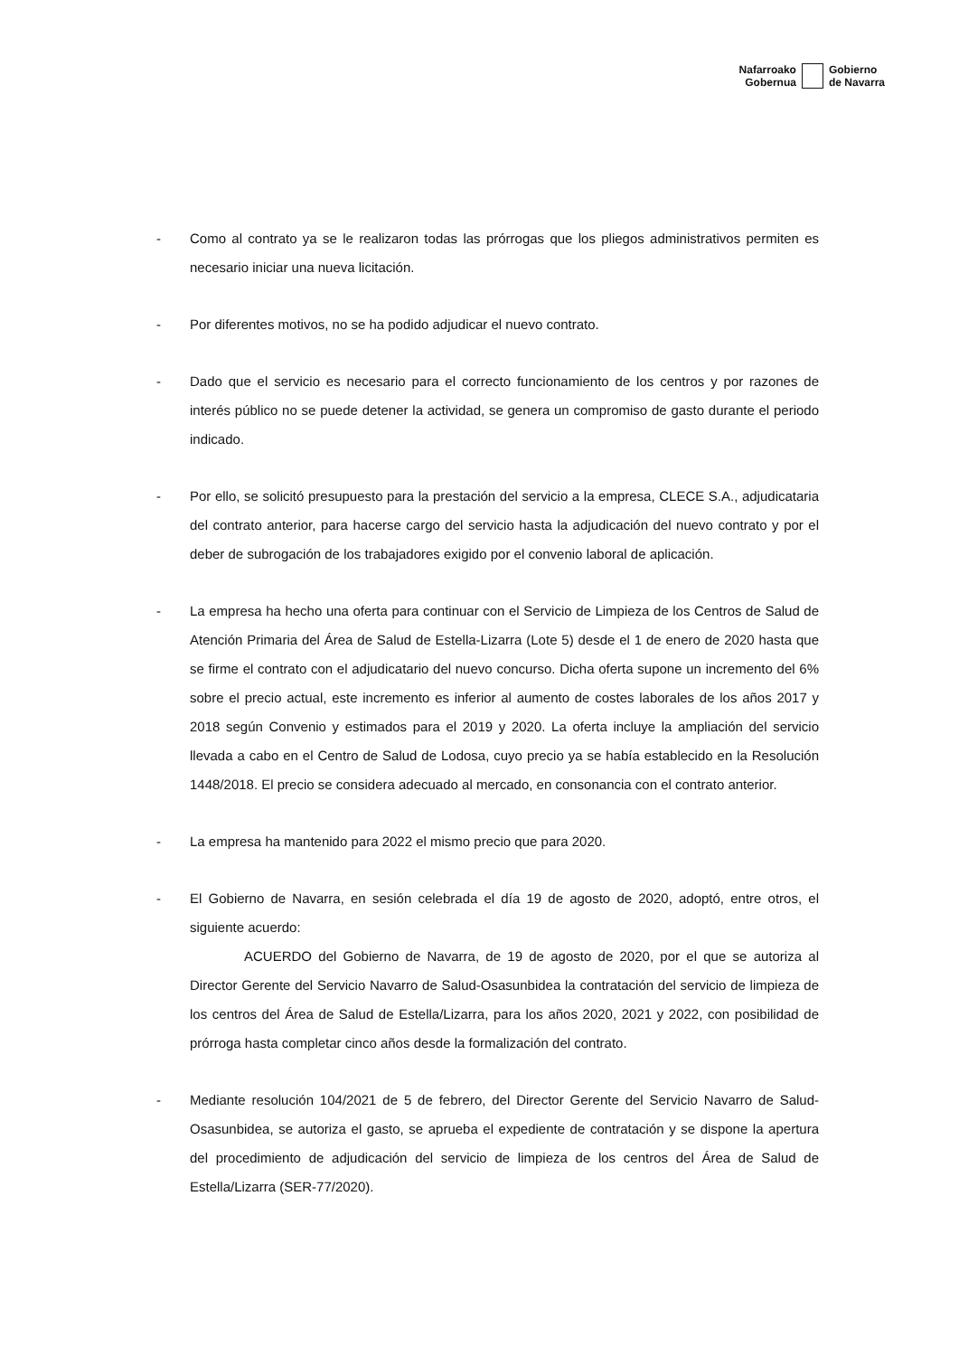Nafarroako
Gobernua
Gobierno
de Navarra
- Como al contrato ya se le realizaron todas las prórrogas que los pliegos administrativos permiten es necesario iniciar una nueva licitación.
- Por diferentes motivos, no se ha podido adjudicar el nuevo contrato.
- Dado que el servicio es necesario para el correcto funcionamiento de los centros y por razones de interés público no se puede detener la actividad, se genera un compromiso de gasto durante el periodo indicado.
- Por ello, se solicitó presupuesto para la prestación del servicio a la empresa, CLECE S.A., adjudicataria del contrato anterior, para hacerse cargo del servicio hasta la adjudicación del nuevo contrato y por el deber de subrogación de los trabajadores exigido por el convenio laboral de aplicación.
- La empresa ha hecho una oferta para continuar con el Servicio de Limpieza de los Centros de Salud de Atención Primaria del Área de Salud de Estella-Lizarra (Lote 5) desde el 1 de enero de 2020 hasta que se firme el contrato con el adjudicatario del nuevo concurso. Dicha oferta supone un incremento del 6% sobre el precio actual, este incremento es inferior al aumento de costes laborales de los años 2017 y 2018 según Convenio y estimados para el 2019 y 2020. La oferta incluye la ampliación del servicio llevada a cabo en el Centro de Salud de Lodosa, cuyo precio ya se había establecido en la Resolución 1448/2018. El precio se considera adecuado al mercado, en consonancia con el contrato anterior.
- La empresa ha mantenido para 2022 el mismo precio que para 2020.
- El Gobierno de Navarra, en sesión celebrada el día 19 de agosto de 2020, adoptó, entre otros, el siguiente acuerdo:
ACUERDO del Gobierno de Navarra, de 19 de agosto de 2020, por el que se autoriza al Director Gerente del Servicio Navarro de Salud-Osasunbidea la contratación del servicio de limpieza de los centros del Área de Salud de Estella/Lizarra, para los años 2020, 2021 y 2022, con posibilidad de prórroga hasta completar cinco años desde la formalización del contrato.
- Mediante resolución 104/2021 de 5 de febrero, del Director Gerente del Servicio Navarro de Salud-Osasunbidea, se autoriza el gasto, se aprueba el expediente de contratación y se dispone la apertura del procedimiento de adjudicación del servicio de limpieza de los centros del Área de Salud de Estella/Lizarra (SER-77/2020).